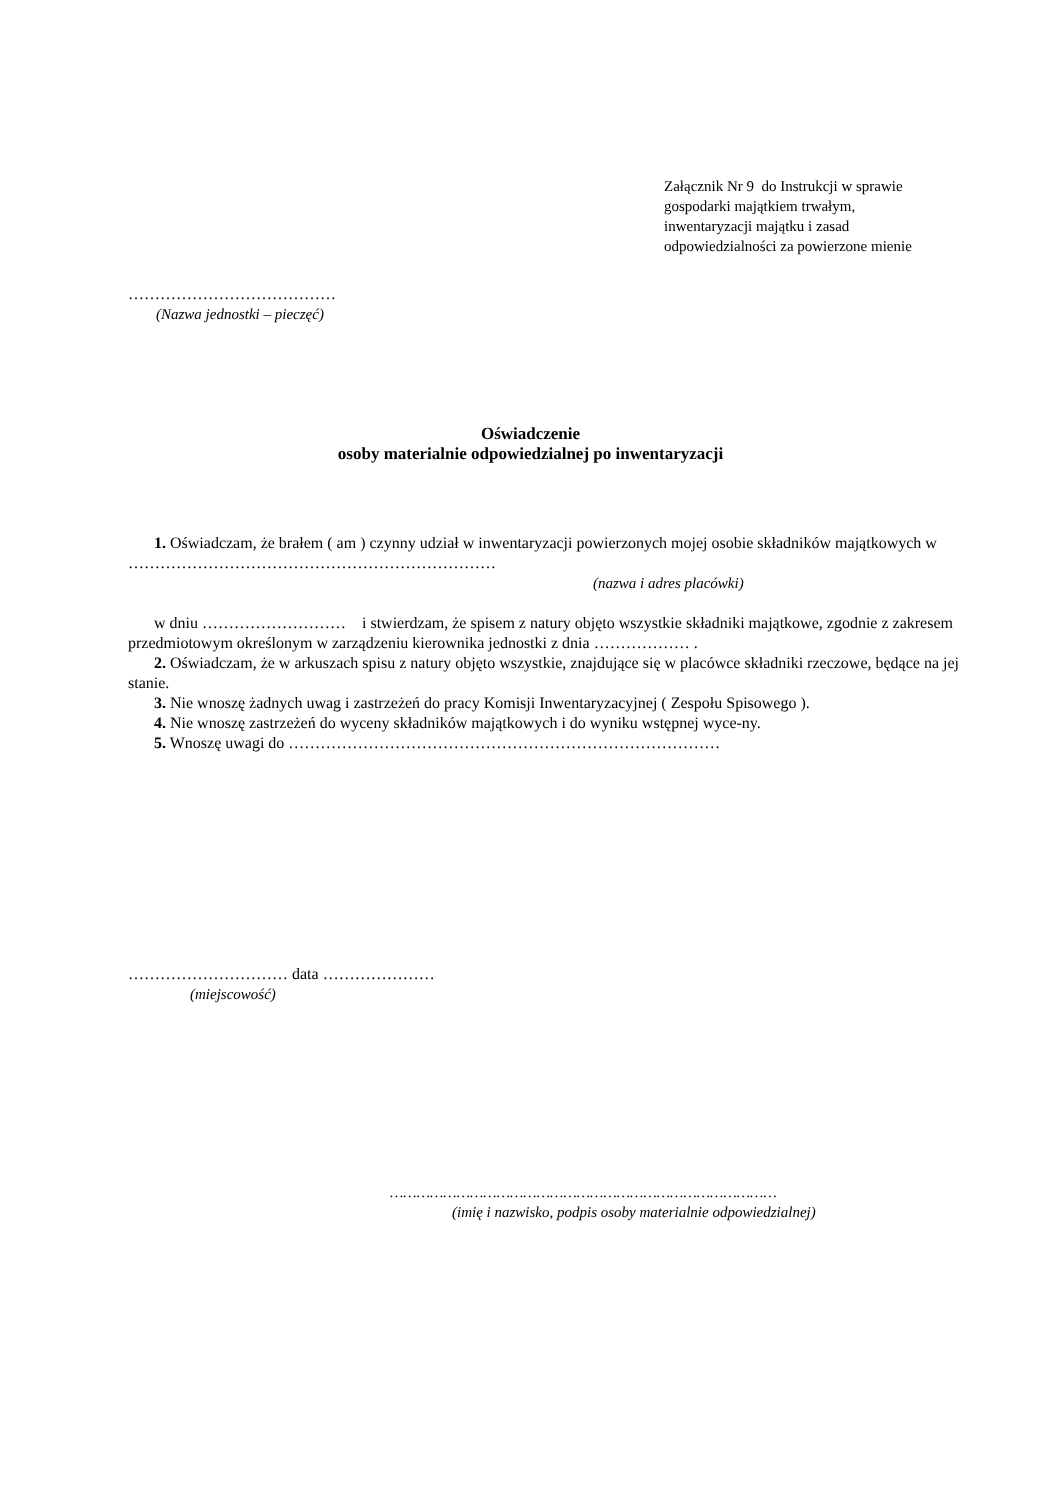Załącznik Nr 9 do Instrukcji w sprawie
gospodarki majątkiem trwałym,
inwentaryzacji majątku i zasad
odpowiedzialności za powierzone mienie
…………………………………
(Nazwa jednostki – pieczęć)
Oświadczenie
osoby materialnie odpowiedzialnej po inwentaryzacji
1. Oświadczam, że brałem ( am ) czynny udział w inwentaryzacji powierzonych mojej osobie składników majątkowych w ……………………………………………………………
(nazwa i adres placówki)
w dniu ……………………… i stwierdzam, że spisem z natury objęto wszystkie składniki majątkowe, zgodnie z zakresem przedmiotowym określonym w zarządzeniu kierownika jednostki z dnia ……………… .
2. Oświadczam, że w arkuszach spisu z natury objęto wszystkie, znajdujące się w placówce składniki rzeczowe, będące na jej stanie.
3. Nie wnoszę żadnych uwag i zastrzeżeń do pracy Komisji Inwentaryzacyjnej ( Zespołu Spisowego ).
4. Nie wnoszę zastrzeżeń do wyceny składników majątkowych i do wyniku wstępnej wyce-ny.
5. Wnoszę uwagi do ………………………………………………………………………
………………………… data …………………
(miejscowość)
……………………………………………………………………………
(imię i nazwisko, podpis osoby materialnie odpowiedzialnej)